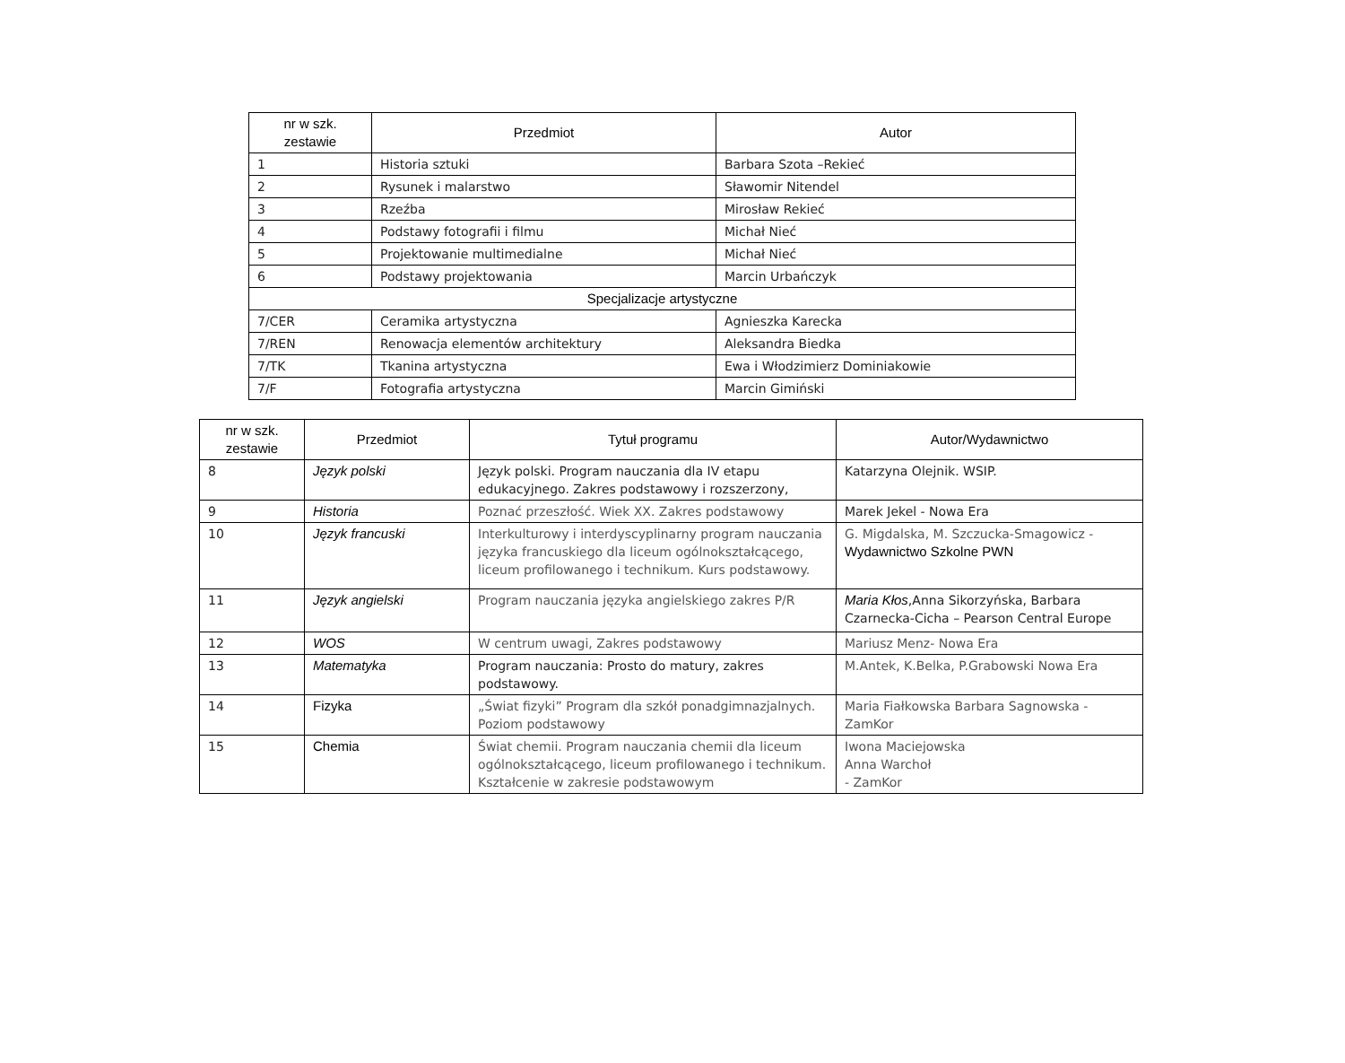| nr w szk. zestawie | Przedmiot | Autor |
| --- | --- | --- |
| 1 | Historia sztuki | Barbara Szota –Rekieć |
| 2 | Rysunek i malarstwo | Sławomir Nitendel |
| 3 | Rzeźba | Mirosław Rekieć |
| 4 | Podstawy fotografii i filmu | Michał Nieć |
| 5 | Projektowanie multimedialne | Michał Nieć |
| 6 | Podstawy projektowania | Marcin Urbańczyk |
| Specjalizacje artystyczne | | |
| 7/CER | Ceramika artystyczna | Agnieszka Karecka |
| 7/REN | Renowacja elementów architektury | Aleksandra Biedka |
| 7/TK | Tkanina artystyczna | Ewa i Włodzimierz Dominiakowie |
| 7/F | Fotografia artystyczna | Marcin Gimiński |
| nr w szk. zestawie | Przedmiot | Tytuł programu | Autor/Wydawnictwo |
| --- | --- | --- | --- |
| 8 | Język polski | Język polski. Program nauczania dla IV etapu edukacyjnego. Zakres podstawowy i rozszerzony, | Katarzyna Olejnik. WSIP. |
| 9 | Historia | Poznać przeszłość. Wiek XX. Zakres podstawowy | Marek Jekel - Nowa Era |
| 10 | Język francuski | Interkulturowy i interdyscyplinarny program nauczania języka francuskiego dla liceum ogólnokształcącego, liceum profilowanego i technikum. Kurs podstawowy. | G. Migdalska, M. Szczucka-Smagowicz - Wydawnictwo Szkolne PWN |
| 11 | Język angielski | Program nauczania języka angielskiego zakres P/R | Maria Kłos ,Anna Sikorzyńska, Barbara Czarnecka-Cicha – Pearson Central Europe |
| 12 | WOS | W centrum uwagi, Zakres podstawowy | Mariusz Menz- Nowa Era |
| 13 | Matematyka | Program nauczania: Prosto do matury, zakres podstawowy. | M.Antek, K.Belka, P.Grabowski Nowa Era |
| 14 | Fizyka | „Świat fizyki” Program dla szkół ponadgimnazjalnych. Poziom podstawowy | Maria Fiałkowska Barbara Sagnowska - ZamKor |
| 15 | Chemia | Świat chemii. Program nauczania chemii dla liceum ogólnokształcącego, liceum profilowanego i technikum. Kształcenie w zakresie podstawowym | Iwona Maciejowska Anna Warchoł - ZamKor |